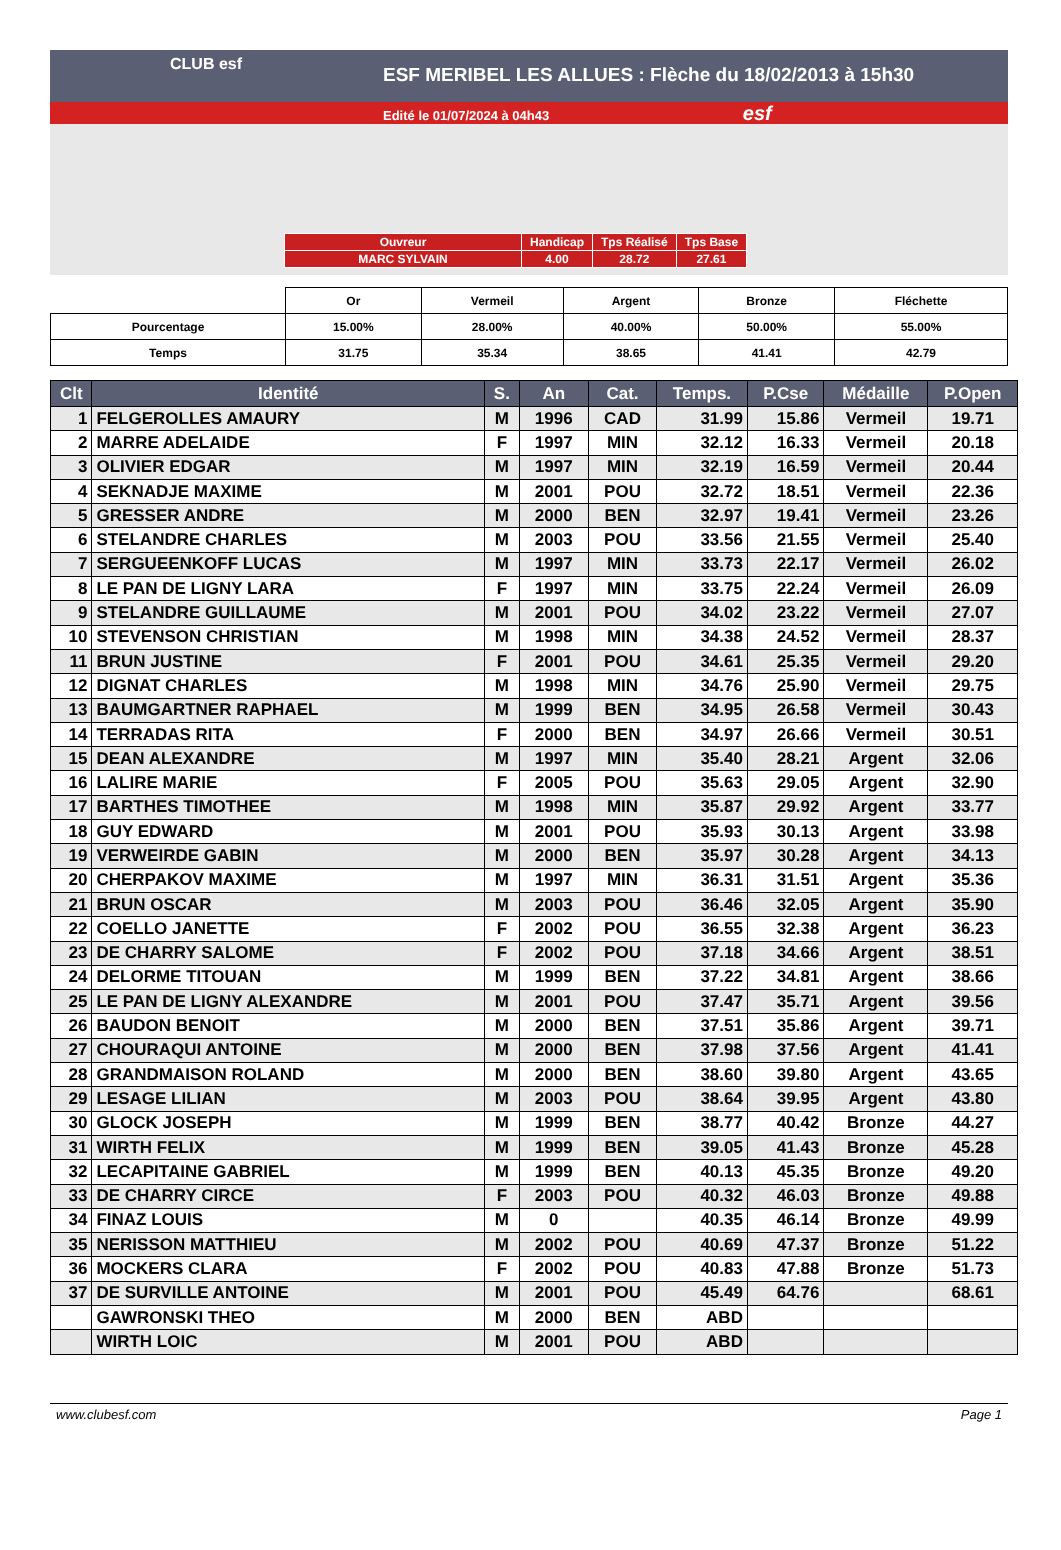CLUB esf
ESF MERIBEL LES ALLUES : Flèche du 18/02/2013 à 15h30
Edité le 01/07/2024 à 04h43 esf
| Ouvreur | Handicap | Tps Réalisé | Tps Base |
| MARC SYLVAIN | 4.00 | 28.72 | 27.61 |
| | Or | Vermeil | Argent | Bronze | Fléchette |
| Pourcentage | 15.00% | 28.00% | 40.00% | 50.00% | 55.00% |
| Temps | 31.75 | 35.34 | 38.65 | 41.41 | 42.79 |
| Clt | Identité | S. | An | Cat. | Temps. | P.Cse | Médaille | P.Open |
| --- | --- | --- | --- | --- | --- | --- | --- | --- |
| 1 | FELGEROLLES AMAURY | M | 1996 | CAD | 31.99 | 15.86 | Vermeil | 19.71 |
| 2 | MARRE ADELAIDE | F | 1997 | MIN | 32.12 | 16.33 | Vermeil | 20.18 |
| 3 | OLIVIER EDGAR | M | 1997 | MIN | 32.19 | 16.59 | Vermeil | 20.44 |
| 4 | SEKNADJE MAXIME | M | 2001 | POU | 32.72 | 18.51 | Vermeil | 22.36 |
| 5 | GRESSER ANDRE | M | 2000 | BEN | 32.97 | 19.41 | Vermeil | 23.26 |
| 6 | STELANDRE CHARLES | M | 2003 | POU | 33.56 | 21.55 | Vermeil | 25.40 |
| 7 | SERGUEENKOFF LUCAS | M | 1997 | MIN | 33.73 | 22.17 | Vermeil | 26.02 |
| 8 | LE PAN DE LIGNY LARA | F | 1997 | MIN | 33.75 | 22.24 | Vermeil | 26.09 |
| 9 | STELANDRE GUILLAUME | M | 2001 | POU | 34.02 | 23.22 | Vermeil | 27.07 |
| 10 | STEVENSON CHRISTIAN | M | 1998 | MIN | 34.38 | 24.52 | Vermeil | 28.37 |
| 11 | BRUN JUSTINE | F | 2001 | POU | 34.61 | 25.35 | Vermeil | 29.20 |
| 12 | DIGNAT CHARLES | M | 1998 | MIN | 34.76 | 25.90 | Vermeil | 29.75 |
| 13 | BAUMGARTNER RAPHAEL | M | 1999 | BEN | 34.95 | 26.58 | Vermeil | 30.43 |
| 14 | TERRADAS RITA | F | 2000 | BEN | 34.97 | 26.66 | Vermeil | 30.51 |
| 15 | DEAN ALEXANDRE | M | 1997 | MIN | 35.40 | 28.21 | Argent | 32.06 |
| 16 | LALIRE MARIE | F | 2005 | POU | 35.63 | 29.05 | Argent | 32.90 |
| 17 | BARTHES TIMOTHEE | M | 1998 | MIN | 35.87 | 29.92 | Argent | 33.77 |
| 18 | GUY EDWARD | M | 2001 | POU | 35.93 | 30.13 | Argent | 33.98 |
| 19 | VERWEIRDE GABIN | M | 2000 | BEN | 35.97 | 30.28 | Argent | 34.13 |
| 20 | CHERPAKOV MAXIME | M | 1997 | MIN | 36.31 | 31.51 | Argent | 35.36 |
| 21 | BRUN OSCAR | M | 2003 | POU | 36.46 | 32.05 | Argent | 35.90 |
| 22 | COELLO JANETTE | F | 2002 | POU | 36.55 | 32.38 | Argent | 36.23 |
| 23 | DE CHARRY SALOME | F | 2002 | POU | 37.18 | 34.66 | Argent | 38.51 |
| 24 | DELORME TITOUAN | M | 1999 | BEN | 37.22 | 34.81 | Argent | 38.66 |
| 25 | LE PAN DE LIGNY ALEXANDRE | M | 2001 | POU | 37.47 | 35.71 | Argent | 39.56 |
| 26 | BAUDON BENOIT | M | 2000 | BEN | 37.51 | 35.86 | Argent | 39.71 |
| 27 | CHOURAQUI ANTOINE | M | 2000 | BEN | 37.98 | 37.56 | Argent | 41.41 |
| 28 | GRANDMAISON ROLAND | M | 2000 | BEN | 38.60 | 39.80 | Argent | 43.65 |
| 29 | LESAGE LILIAN | M | 2003 | POU | 38.64 | 39.95 | Argent | 43.80 |
| 30 | GLOCK JOSEPH | M | 1999 | BEN | 38.77 | 40.42 | Bronze | 44.27 |
| 31 | WIRTH FELIX | M | 1999 | BEN | 39.05 | 41.43 | Bronze | 45.28 |
| 32 | LECAPITAINE GABRIEL | M | 1999 | BEN | 40.13 | 45.35 | Bronze | 49.20 |
| 33 | DE CHARRY CIRCE | F | 2003 | POU | 40.32 | 46.03 | Bronze | 49.88 |
| 34 | FINAZ LOUIS | M | 0 | | 40.35 | 46.14 | Bronze | 49.99 |
| 35 | NERISSON MATTHIEU | M | 2002 | POU | 40.69 | 47.37 | Bronze | 51.22 |
| 36 | MOCKERS CLARA | F | 2002 | POU | 40.83 | 47.88 | Bronze | 51.73 |
| 37 | DE SURVILLE ANTOINE | M | 2001 | POU | 45.49 | 64.76 | | 68.61 |
| | GAWRONSKI THEO | M | 2000 | BEN | ABD | | | |
| | WIRTH LOIC | M | 2001 | POU | ABD | | | |
www.clubesf.com Page 1